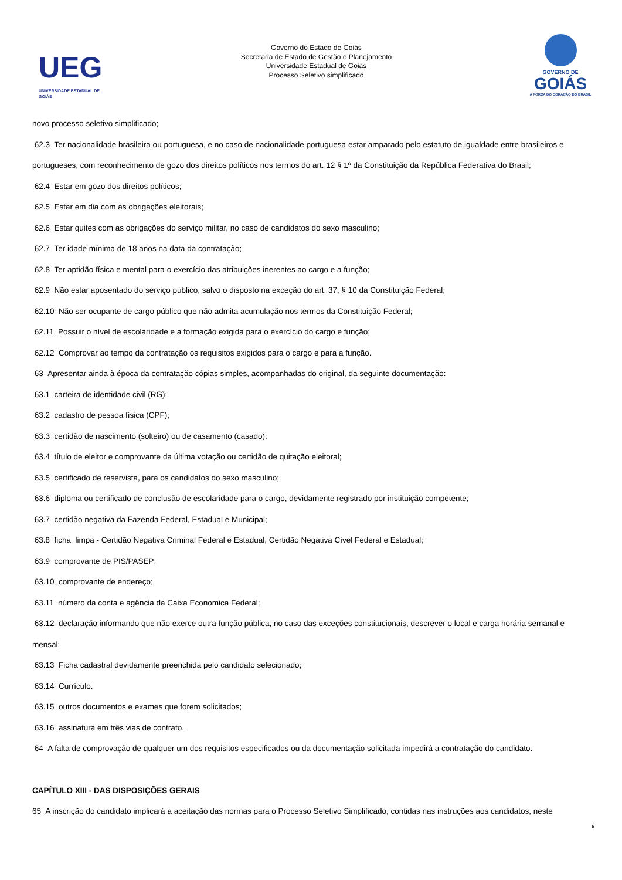UEG
UNIVERSIDADE ESTADUAL DE GOIÁS
Governo do Estado de Goiás
Secretaria de Estado de Gestão e Planejamento
Universidade Estadual de Goiás
Processo Seletivo simplificado
GOVERNO DE
GOIÁS
A FORÇA DO CORAÇÃO DO BRASIL
novo processo seletivo simplificado;
62.3 Ter nacionalidade brasileira ou portuguesa, e no caso de nacionalidade portuguesa estar amparado pelo estatuto de igualdade entre brasileiros e portugueses, com reconhecimento de gozo dos direitos políticos nos termos do art. 12 § 1º da Constituição da República Federativa do Brasil;
62.4 Estar em gozo dos direitos políticos;
62.5 Estar em dia com as obrigações eleitorais;
62.6 Estar quites com as obrigações do serviço militar, no caso de candidatos do sexo masculino;
62.7 Ter idade mínima de 18 anos na data da contratação;
62.8 Ter aptidão física e mental para o exercício das atribuições inerentes ao cargo e a função;
62.9 Não estar aposentado do serviço público, salvo o disposto na exceção do art. 37, § 10 da Constituição Federal;
62.10 Não ser ocupante de cargo público que não admita acumulação nos termos da Constituição Federal;
62.11 Possuir o nível de escolaridade e a formação exigida para o exercício do cargo e função;
62.12 Comprovar ao tempo da contratação os requisitos exigidos para o cargo e para a função.
63 Apresentar ainda à época da contratação cópias simples, acompanhadas do original, da seguinte documentação:
63.1 carteira de identidade civil (RG);
63.2 cadastro de pessoa física (CPF);
63.3 certidão de nascimento (solteiro) ou de casamento (casado);
63.4 título de eleitor e comprovante da última votação ou certidão de quitação eleitoral;
63.5 certificado de reservista, para os candidatos do sexo masculino;
63.6 diploma ou certificado de conclusão de escolaridade para o cargo, devidamente registrado por instituição competente;
63.7 certidão negativa da Fazenda Federal, Estadual e Municipal;
63.8 ficha limpa - Certidão Negativa Criminal Federal e Estadual, Certidão Negativa Cível Federal e Estadual;
63.9 comprovante de PIS/PASEP;
63.10 comprovante de endereço;
63.11 número da conta e agência da Caixa Economica Federal;
63.12 declaração informando que não exerce outra função pública, no caso das exceções constitucionais, descrever o local e carga horária semanal e mensal;
63.13 Ficha cadastral devidamente preenchida pelo candidato selecionado;
63.14 Currículo.
63.15 outros documentos e exames que forem solicitados;
63.16 assinatura em três vias de contrato.
64 A falta de comprovação de qualquer um dos requisitos especificados ou da documentação solicitada impedirá a contratação do candidato.
CAPÍTULO XIII - DAS DISPOSIÇÕES GERAIS
65 A inscrição do candidato implicará a aceitação das normas para o Processo Seletivo Simplificado, contidas nas instruções aos candidatos, neste
6